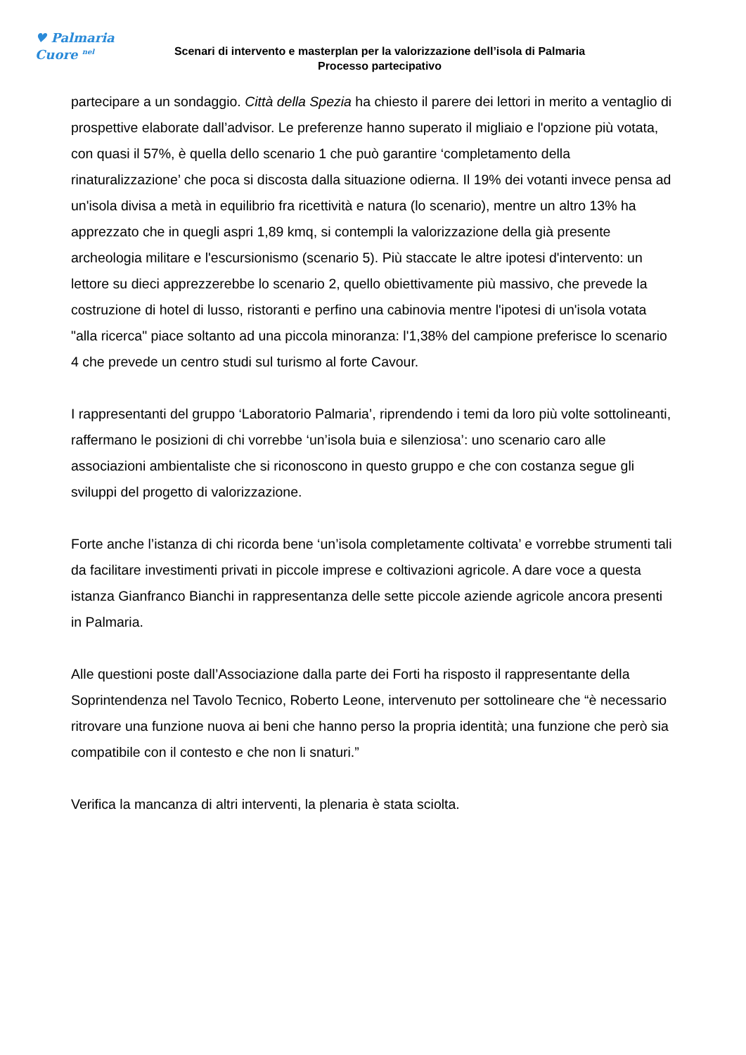♥ Palmaria
Cuore <sup>nel</sup>
Scenari di intervento e masterplan per la valorizzazione dell’isola di Palmaria
Processo partecipativo
partecipare a un sondaggio. Città della Spezia ha chiesto il parere dei lettori in merito a ventaglio di prospettive elaborate dall’advisor. Le preferenze hanno superato il migliaio e l'opzione più votata, con quasi il 57%, è quella dello scenario 1 che può garantire ‘completamento della rinaturalizzazione’ che poca si discosta dalla situazione odierna. Il 19% dei votanti invece pensa ad un'isola divisa a metà in equilibrio fra ricettività e natura (lo scenario), mentre un altro 13% ha apprezzato che in quegli aspri 1,89 kmq, si contempli la valorizzazione della già presente archeologia militare e l'escursionismo (scenario 5). Più staccate le altre ipotesi d'intervento: un lettore su dieci apprezzerebbe lo scenario 2, quello obiettivamente più massivo, che prevede la costruzione di hotel di lusso, ristoranti e perfino una cabinovia mentre l'ipotesi di un'isola votata "alla ricerca" piace soltanto ad una piccola minoranza: l'1,38% del campione preferisce lo scenario 4 che prevede un centro studi sul turismo al forte Cavour.
I rappresentanti del gruppo ‘Laboratorio Palmaria’, riprendendo i temi da loro più volte sottolineanti, raffermano le posizioni di chi vorrebbe ‘un’isola buia e silenziosa’: uno scenario caro alle associazioni ambientaliste che si riconoscono in questo gruppo e che con costanza segue gli sviluppi del progetto di valorizzazione.
Forte anche l’istanza di chi ricorda bene ‘un’isola completamente coltivata’ e vorrebbe strumenti tali da facilitare investimenti privati in piccole imprese e coltivazioni agricole. A dare voce a questa istanza Gianfranco Bianchi in rappresentanza delle sette piccole aziende agricole ancora presenti in Palmaria.
Alle questioni poste dall’Associazione dalla parte dei Forti ha risposto il rappresentante della Soprintendenza nel Tavolo Tecnico, Roberto Leone, intervenuto per sottolineare che “è necessario ritrovare una funzione nuova ai beni che hanno perso la propria identità; una funzione che però sia compatibile con il contesto e che non li snaturi.”
Verifica la mancanza di altri interventi, la plenaria è stata sciolta.